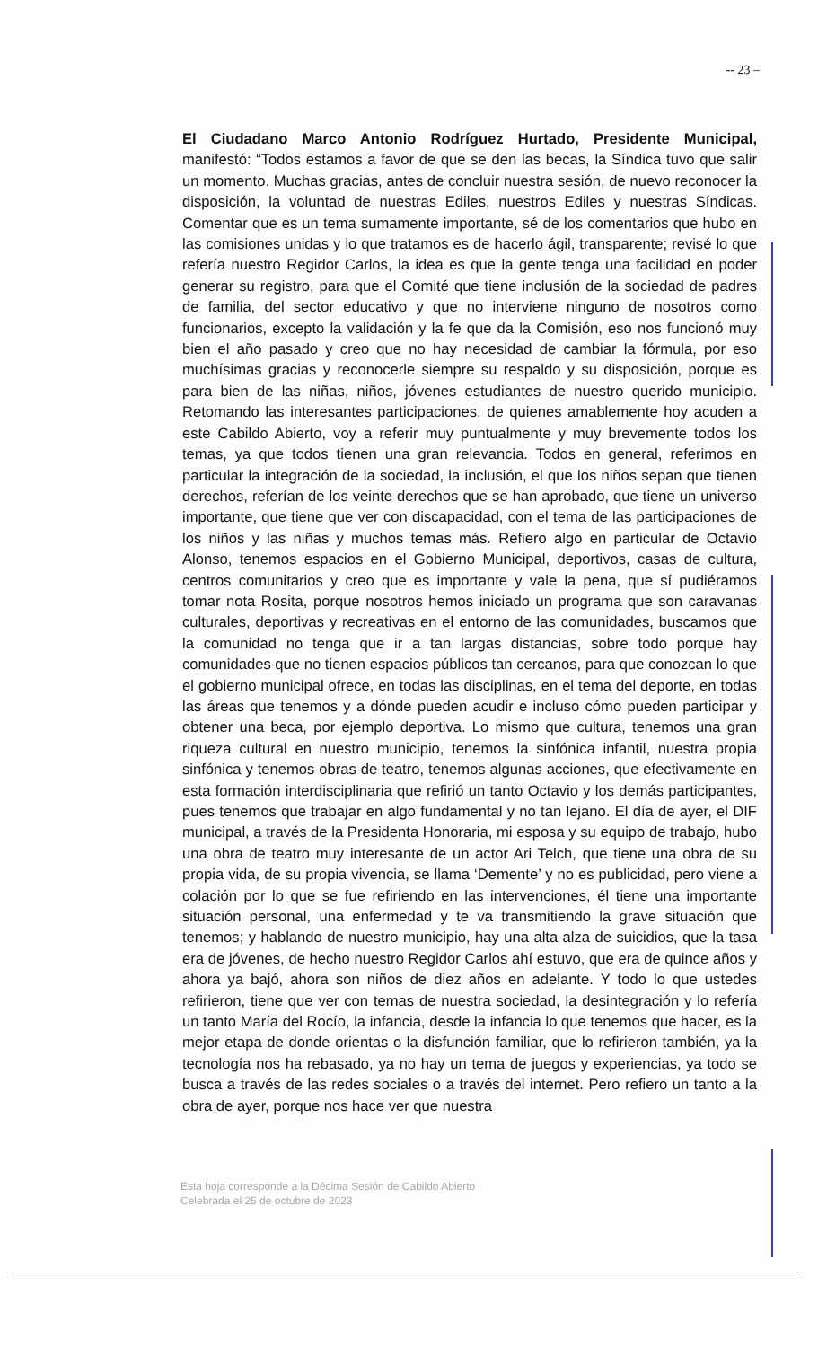-- 23 –
El Ciudadano Marco Antonio Rodríguez Hurtado, Presidente Municipal, manifestó: “Todos estamos a favor de que se den las becas, la Síndica tuvo que salir un momento. Muchas gracias, antes de concluir nuestra sesión, de nuevo reconocer la disposición, la voluntad de nuestras Ediles, nuestros Ediles y nuestras Síndicas. Comentar que es un tema sumamente importante, sé de los comentarios que hubo en las comisiones unidas y lo que tratamos es de hacerlo ágil, transparente; revisé lo que refería nuestro Regidor Carlos, la idea es que la gente tenga una facilidad en poder generar su registro, para que el Comité que tiene inclusión de la sociedad de padres de familia, del sector educativo y que no interviene ninguno de nosotros como funcionarios, excepto la validación y la fe que da la Comisión, eso nos funcionó muy bien el año pasado y creo que no hay necesidad de cambiar la fórmula, por eso muchísimas gracias y reconocerle siempre su respaldo y su disposición, porque es para bien de las niñas, niños, jóvenes estudiantes de nuestro querido municipio. Retomando las interesantes participaciones, de quienes amablemente hoy acuden a este Cabildo Abierto, voy a referir muy puntualmente y muy brevemente todos los temas, ya que todos tienen una gran relevancia. Todos en general, referimos en particular la integración de la sociedad, la inclusión, el que los niños sepan que tienen derechos, referían de los veinte derechos que se han aprobado, que tiene un universo importante, que tiene que ver con discapacidad, con el tema de las participaciones de los niños y las niñas y muchos temas más. Refiero algo en particular de Octavio Alonso, tenemos espacios en el Gobierno Municipal, deportivos, casas de cultura, centros comunitarios y creo que es importante y vale la pena, que sí pudiéramos tomar nota Rosita, porque nosotros hemos iniciado un programa que son caravanas culturales, deportivas y recreativas en el entorno de las comunidades, buscamos que la comunidad no tenga que ir a tan largas distancias, sobre todo porque hay comunidades que no tienen espacios públicos tan cercanos, para que conozcan lo que el gobierno municipal ofrece, en todas las disciplinas, en el tema del deporte, en todas las áreas que tenemos y a dónde pueden acudir e incluso cómo pueden participar y obtener una beca, por ejemplo deportiva. Lo mismo que cultura, tenemos una gran riqueza cultural en nuestro municipio, tenemos la sinfónica infantil, nuestra propia sinfónica y tenemos obras de teatro, tenemos algunas acciones, que efectivamente en esta formación interdisciplinaria que refirió un tanto Octavio y los demás participantes, pues tenemos que trabajar en algo fundamental y no tan lejano. El día de ayer, el DIF municipal, a través de la Presidenta Honoraria, mi esposa y su equipo de trabajo, hubo una obra de teatro muy interesante de un actor Ari Telch, que tiene una obra de su propia vida, de su propia vivencia, se llama ‘Demente’ y no es publicidad, pero viene a colación por lo que se fue refiriendo en las intervenciones, él tiene una importante situación personal, una enfermedad y te va transmitiendo la grave situación que tenemos; y hablando de nuestro municipio, hay una alta alza de suicidios, que la tasa era de jóvenes, de hecho nuestro Regidor Carlos ahí estuvo, que era de quince años y ahora ya bajó, ahora son niños de diez años en adelante. Y todo lo que ustedes refirieron, tiene que ver con temas de nuestra sociedad, la desintegración y lo refería un tanto María del Rocío, la infancia, desde la infancia lo que tenemos que hacer, es la mejor etapa de donde orientas o la disfunción familiar, que lo refirieron también, ya la tecnología nos ha rebasado, ya no hay un tema de juegos y experiencias, ya todo se busca a través de las redes sociales o a través del internet. Pero refiero un tanto a la obra de ayer, porque nos hace ver que nuestra
Esta hoja corresponde a la Décima Sesión de Cabildo Abierto
Celebrada el 25 de octubre de 2023